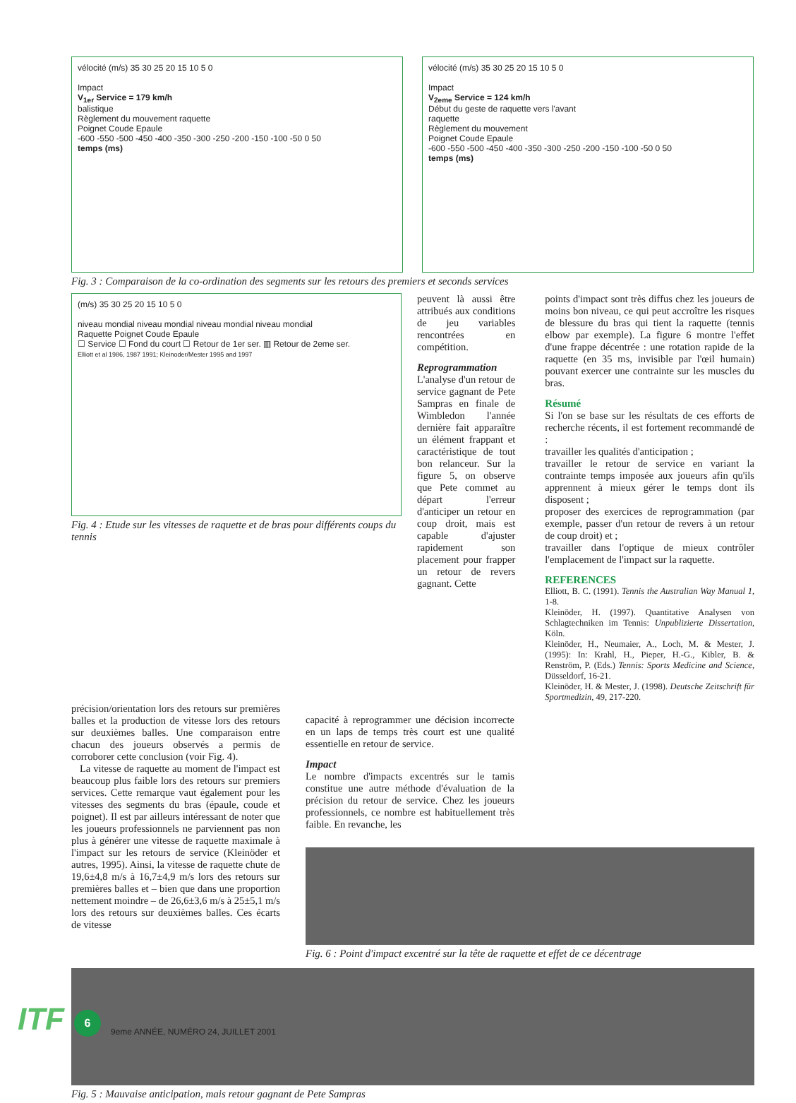vélocité (m/s) 35 30 25 20 15 10 5 0
Impact
V<sub>1er</sub> Service = 179 km/h
balistique
Règlement du mouvement raquette
Poignet Coude Epaule
-600 -550 -500 -450 -400 -350 -300 -250 -200 -150 -100 -50 0 50
temps (ms)
vélocité (m/s) 35 30 25 20 15 10 5 0
Impact
V<sub>2eme</sub> Service = 124 km/h
Début du geste de raquette vers l'avant
raquette
Règlement du mouvement
Poignet Coude Epaule
-600 -550 -500 -450 -400 -350 -300 -250 -200 -150 -100 -50 0 50
temps (ms)
Fig. 3 : Comparaison de la co-ordination des segments sur les retours des premiers et seconds services
(m/s) 35 30 25 20 15 10 5 0
niveau mondial niveau mondial niveau mondial niveau mondial
Raquette Poignet Coude Epaule
☐ Service ☐ Fond du court ☐ Retour de 1er ser. ▥ Retour de 2eme ser.
Elliott et al 1986, 1987 1991; Kleinoder/Mester 1995 and 1997
Fig. 4 : Etude sur les vitesses de raquette et de bras pour différents coups du tennis
peuvent là aussi être attribués aux conditions de jeu variables rencontrées en compétition.
Reprogrammation
L'analyse d'un retour de service gagnant de Pete Sampras en finale de Wimbledon l'année dernière fait apparaître un élément frappant et caractéristique de tout bon relanceur. Sur la figure 5, on observe que Pete commet au départ l'erreur d'anticiper un retour en coup droit, mais est capable d'ajuster rapidement son placement pour frapper un retour de revers gagnant. Cette
points d'impact sont très diffus chez les joueurs de moins bon niveau, ce qui peut accroître les risques de blessure du bras qui tient la raquette (tennis elbow par exemple). La figure 6 montre l'effet d'une frappe décentrée : une rotation rapide de la raquette (en 35 ms, invisible par l'œil humain) pouvant exercer une contrainte sur les muscles du bras.
Résumé
Si l'on se base sur les résultats de ces efforts de recherche récents, il est fortement recommandé de :
travailler les qualités d'anticipation ;
travailler le retour de service en variant la contrainte temps imposée aux joueurs afin qu'ils apprennent à mieux gérer le temps dont ils disposent ;
proposer des exercices de reprogrammation (par exemple, passer d'un retour de revers à un retour de coup droit) et ;
travailler dans l'optique de mieux contrôler l'emplacement de l'impact sur la raquette.
REFERENCES
Elliott, B. C. (1991). Tennis the Australian Way Manual 1, 1-8.
Kleinöder, H. (1997). Quantitative Analysen von Schlagtechniken im Tennis: Unpublizierte Dissertation, Köln.
Kleinöder, H., Neumaier, A., Loch, M. & Mester, J. (1995): In: Krahl, H., Pieper, H.-G., Kibler, B. & Renström, P. (Eds.) Tennis: Sports Medicine and Science, Düsseldorf, 16-21.
Kleinöder, H. & Mester, J. (1998). Deutsche Zeitschrift für Sportmedizin, 49, 217-220.
précision/orientation lors des retours sur premières balles et la production de vitesse lors des retours sur deuxièmes balles. Une comparaison entre chacun des joueurs observés a permis de corroborer cette conclusion (voir Fig. 4).
La vitesse de raquette au moment de l'impact est beaucoup plus faible lors des retours sur premiers services. Cette remarque vaut également pour les vitesses des segments du bras (épaule, coude et poignet). Il est par ailleurs intéressant de noter que les joueurs professionnels ne parviennent pas non plus à générer une vitesse de raquette maximale à l'impact sur les retours de service (Kleinöder et autres, 1995). Ainsi, la vitesse de raquette chute de 19,6±4,8 m/s à 16,7±4,9 m/s lors des retours sur premières balles et – bien que dans une proportion nettement moindre – de 26,6±3,6 m/s à 25±5,1 m/s lors des retours sur deuxièmes balles. Ces écarts de vitesse
capacité à reprogrammer une décision incorrecte en un laps de temps très court est une qualité essentielle en retour de service.
Impact
Le nombre d'impacts excentrés sur le tamis constitue une autre méthode d'évaluation de la précision du retour de service. Chez les joueurs professionnels, ce nombre est habituellement très faible. En revanche, les
Fig. 6 : Point d'impact excentré sur la tête de raquette et effet de ce décentrage
Fig. 5 : Mauvaise anticipation, mais retour gagnant de Pete Sampras
ITF 6 9eme ANNÉE, NUMÉRO 24, JUILLET 2001